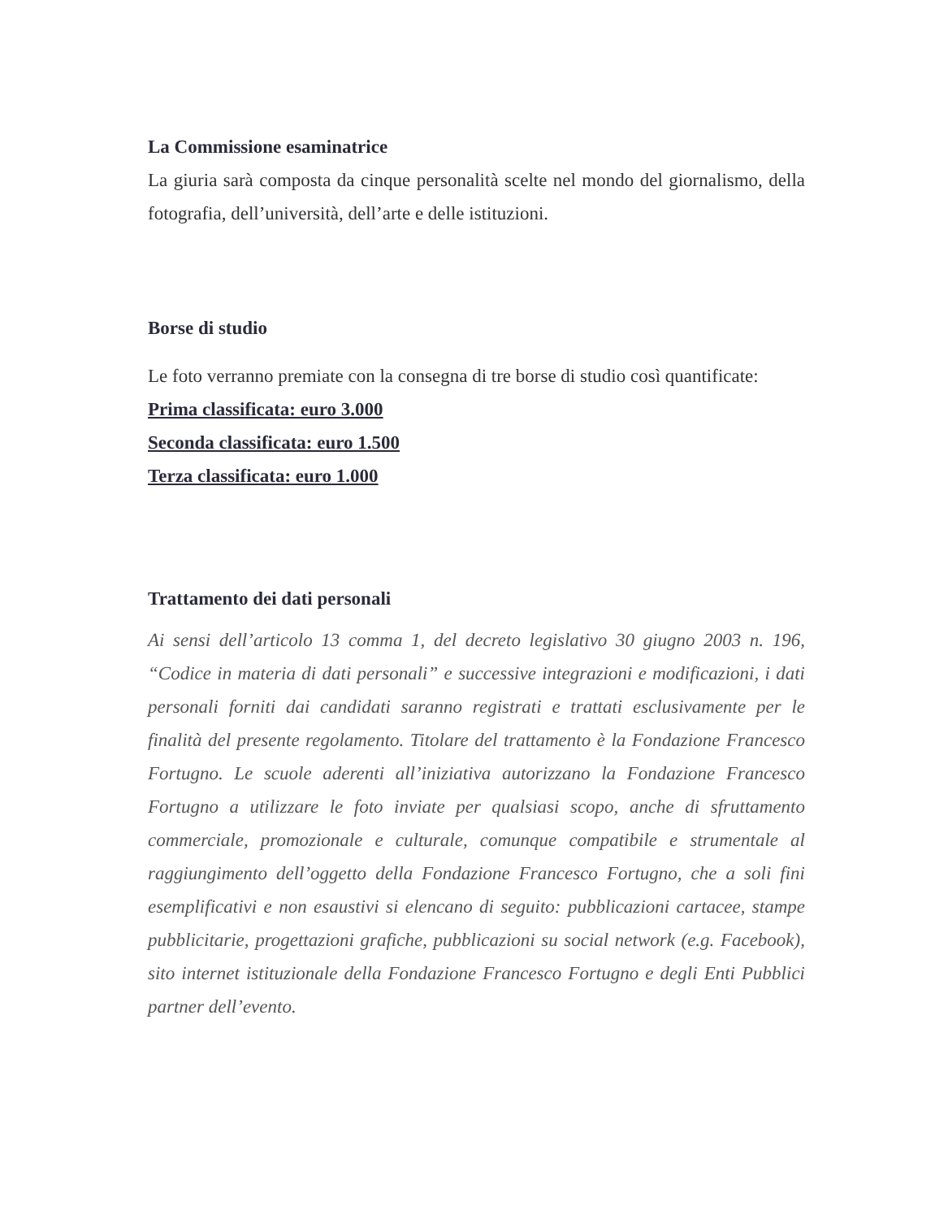La Commissione esaminatrice
La giuria sarà composta da cinque personalità scelte nel mondo del giornalismo, della fotografia, dell’università, dell’arte e delle istituzioni.
Borse di studio
Le foto verranno premiate con la consegna di tre borse di studio così quantificate:
Prima classificata: euro 3.000
Seconda classificata: euro 1.500
Terza classificata: euro 1.000
Trattamento dei dati personali
Ai sensi dell’articolo 13 comma 1, del decreto legislativo 30 giugno 2003 n. 196, “Codice in materia di dati personali” e successive integrazioni e modificazioni, i dati personali forniti dai candidati saranno registrati e trattati esclusivamente per le finalità del presente regolamento. Titolare del trattamento è la Fondazione Francesco Fortugno. Le scuole aderenti all’iniziativa autorizzano la Fondazione Francesco Fortugno a utilizzare le foto inviate per qualsiasi scopo, anche di sfruttamento commerciale, promozionale e culturale, comunque compatibile e strumentale al raggiungimento dell’oggetto della Fondazione Francesco Fortugno, che a soli fini esemplificativi e non esaustivi si elencano di seguito: pubblicazioni cartacee, stampe pubblicitarie, progettazioni grafiche, pubblicazioni su social network (e.g. Facebook), sito internet istituzionale della Fondazione Francesco Fortugno e degli Enti Pubblici partner dell’evento.